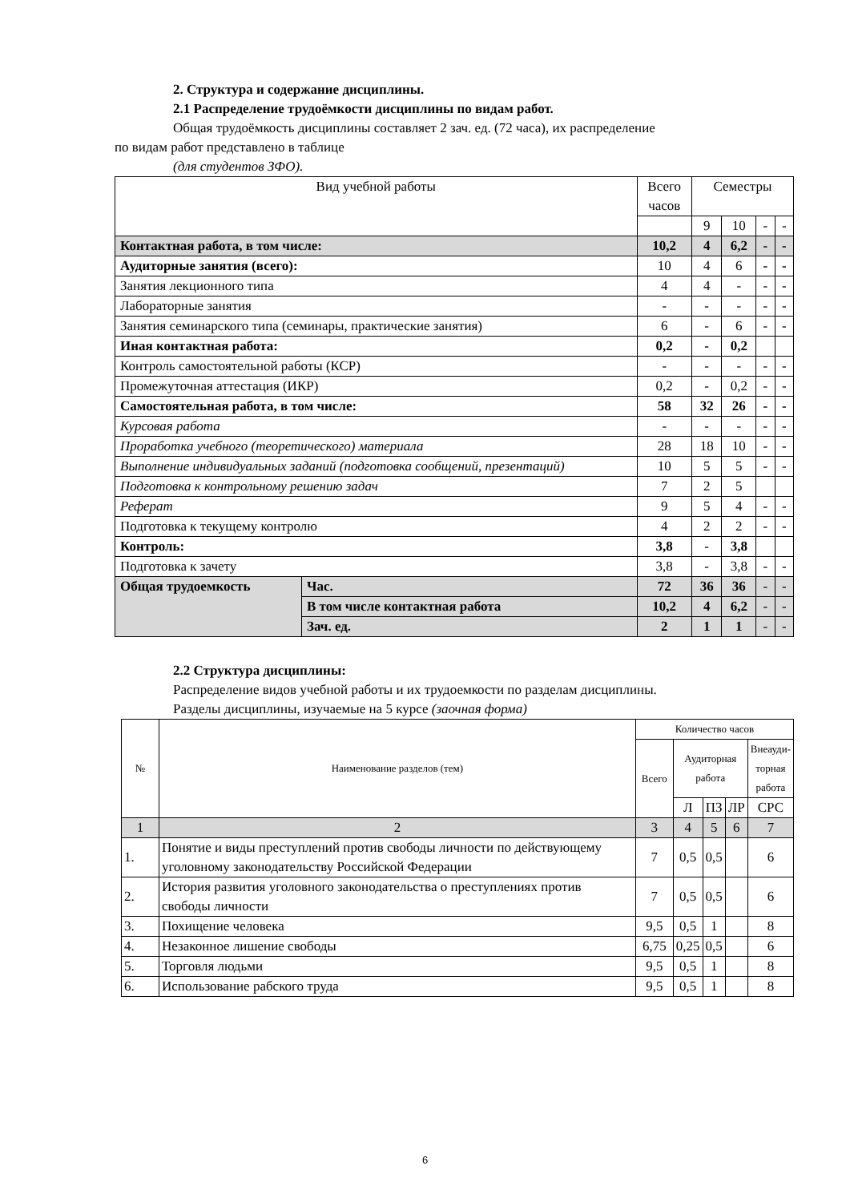2. Структура и содержание дисциплины.
2.1 Распределение трудоёмкости дисциплины по видам работ.
Общая трудоёмкость дисциплины составляет 2 зач. ед. (72 часа), их распределение
по видам работ представлено в таблице
(для студентов ЗФО).
| Вид учебной работы | | Всего часов | Семестры | | | |
| | | | 9 | 10 | - | - |
| Контактная работа, в том числе: | | 10,2 | 4 | 6,2 | - | - |
| Аудиторные занятия (всего): | | 10 | 4 | 6 | - | - |
| Занятия лекционного типа | | 4 | 4 | - | - | - |
| Лабораторные занятия | | - | - | - | - | - |
| Занятия семинарского типа (семинары, практические занятия) | | 6 | - | 6 | - | - |
| Иная контактная работа: | | 0,2 | - | 0,2 | | |
| Контроль самостоятельной работы (КСР) | | - | - | - | - | - |
| Промежуточная аттестация (ИКР) | | 0,2 | - | 0,2 | - | - |
| Самостоятельная работа, в том числе: | | 58 | 32 | 26 | - | - |
| Курсовая работа | | - | - | - | - | - |
| Проработка учебного (теоретического) материала | | 28 | 18 | 10 | - | - |
| Выполнение индивидуальных заданий (подготовка сообщений, презентаций) | | 10 | 5 | 5 | - | - |
| Подготовка к контрольному решению задач | | 7 | 2 | 5 | | |
| Реферат | | 9 | 5 | 4 | - | - |
| Подготовка к текущему контролю | | 4 | 2 | 2 | - | - |
| Контроль: | | 3,8 | - | 3,8 | | |
| Подготовка к зачету | | 3,8 | - | 3,8 | - | - |
| Общая трудоемкость | Час. | 72 | 36 | 36 | - | - |
| | В том числе контактная работа | 10,2 | 4 | 6,2 | - | - |
| | Зач. ед. | 2 | 1 | 1 | - | - |
2.2 Структура дисциплины:
Распределение видов учебной работы и их трудоемкости по разделам дисциплины.
Разделы дисциплины, изучаемые на 5 курсе (заочная форма)
| № | Наименование разделов (тем) | Количество часов | | | | |
| --- | --- | --- | --- | --- | --- | --- |
| | | Всего | Аудиторная работа | | | Внеауди- торная работа |
| | | | Л | ПЗ | ЛР | СРС |
| 1 | 2 | 3 | 4 | 5 | 6 | 7 |
| 1. | Понятие и виды преступлений против свободы личности по действующему уголовному законодательству Российской Федерации | 7 | 0,5 | 0,5 | | 6 |
| 2. | История развития уголовного законодательства о преступлениях против свободы личности | 7 | 0,5 | 0,5 | | 6 |
| 3. | Похищение человека | 9,5 | 0,5 | 1 | | 8 |
| 4. | Незаконное лишение свободы | 6,75 | 0,25 | 0,5 | | 6 |
| 5. | Торговля людьми | 9,5 | 0,5 | 1 | | 8 |
| 6. | Использование рабского труда | 9,5 | 0,5 | 1 | | 8 |
6